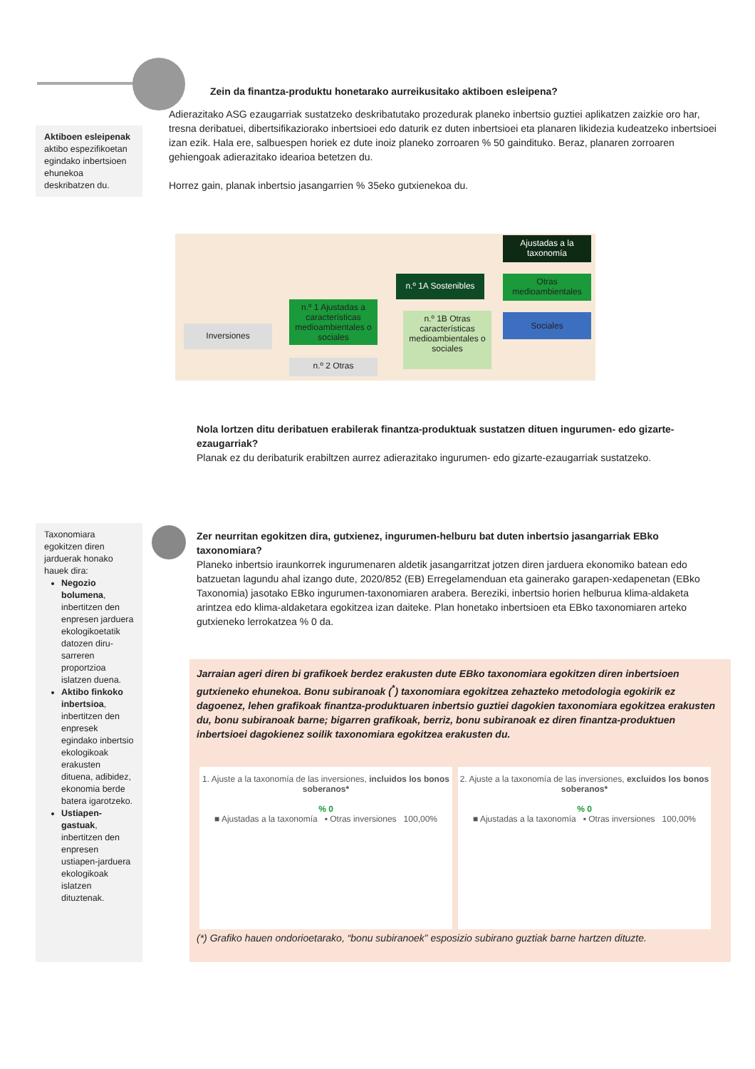Zein da finantza-produktu honetarako aurreikusitako aktiboen esleipena?
Adierazitako ASG ezaugarriak sustatzeko deskribatutako prozedurak planeko inbertsio guztiei aplikatzen zaizkie oro har, tresna deribatuei, dibertsifikaziorako inbertsioei edo daturik ez duten inbertsioei eta planaren likidezia kudeatzeko inbertsioei izan ezik. Hala ere, salbuespen horiek ez dute inoiz planeko zorroaren % 50 gaindituko. Beraz, planaren zorroaren gehiengoak adierazitako idearioa betetzen du.
Horrez gain, planak inbertsio jasangarrien % 35eko gutxienekoa du.
Aktiboen esleipenak aktibo espezifikoetan egindako inbertsioen ehunekoa deskribatzen du.
Inversiones
n.º 1 Ajustadas a características medioambientales o sociales
n.º 2 Otras
n.º 1A Sostenibles
n.º 1B Otras características medioambientales o sociales
Ajustadas a la taxonomía
Otras medioambientales
Sociales
Nola lortzen ditu deribatuen erabilerak finantza-produktuak sustatzen dituen ingurumen- edo gizarte-ezaugarriak?
Planak ez du deribaturik erabiltzen aurrez adierazitako ingurumen- edo gizarte-ezaugarriak sustatzeko.
Taxonomiara egokitzen diren jarduerak honako hauek dira:
Negozio bolumena, inbertitzen den enpresen jarduera ekologikoetatik datozen diru-sarreren proportzioa islatzen duena.
Aktibo finkoko inbertsioa, inbertitzen den enpresek egindako inbertsio ekologikoak erakusten dituena, adibidez, ekonomia berde batera igarotzeko.
Ustiapen-gastuak, inbertitzen den enpresen ustiapen-jarduera ekologikoak islatzen dituztenak.
Zer neurritan egokitzen dira, gutxienez, ingurumen-helburu bat duten inbertsio jasangarriak EBko taxonomiara?
Planeko inbertsio iraunkorrek ingurumenaren aldetik jasangarritzat jotzen diren jarduera ekonomiko batean edo batzuetan lagundu ahal izango dute, 2020/852 (EB) Erregelamenduan eta gainerako garapen-xedapenetan (EBko Taxonomia) jasotako EBko ingurumen-taxonomiaren arabera. Bereziki, inbertsio horien helburua klima-aldaketa arintzea edo klima-aldaketara egokitzea izan daiteke. Plan honetako inbertsioen eta EBko taxonomiaren arteko gutxieneko lerrokatzea % 0 da.
Jarraian ageri diren bi grafikoek berdez erakusten dute EBko taxonomiara egokitzen diren inbertsioen gutxieneko ehunekoa. Bonu subiranoak (<sup>*</sup>) taxonomiara egokitzea zehazteko metodologia egokirik ez dagoenez, lehen grafikoak finantza-produktuaren inbertsio guztiei dagokien taxonomiara egokitzea erakusten du, bonu subiranoak barne; bigarren grafikoak, berriz, bonu subiranoak ez diren finantza-produktuen inbertsioei dagokienez soilik taxonomiara egokitzea erakusten du.
1. Ajuste a la taxonomía de las inversiones, incluidos los bonos soberanos*
% 0
■ Ajustadas a la taxonomía ▪ Otras inversiones 100,00%
2. Ajuste a la taxonomía de las inversiones, excluidos los bonos soberanos*
% 0
■ Ajustadas a la taxonomía ▪ Otras inversiones 100,00%
(*) Grafiko hauen ondorioetarako, “bonu subiranoek” esposizio subirano guztiak barne hartzen dituzte.